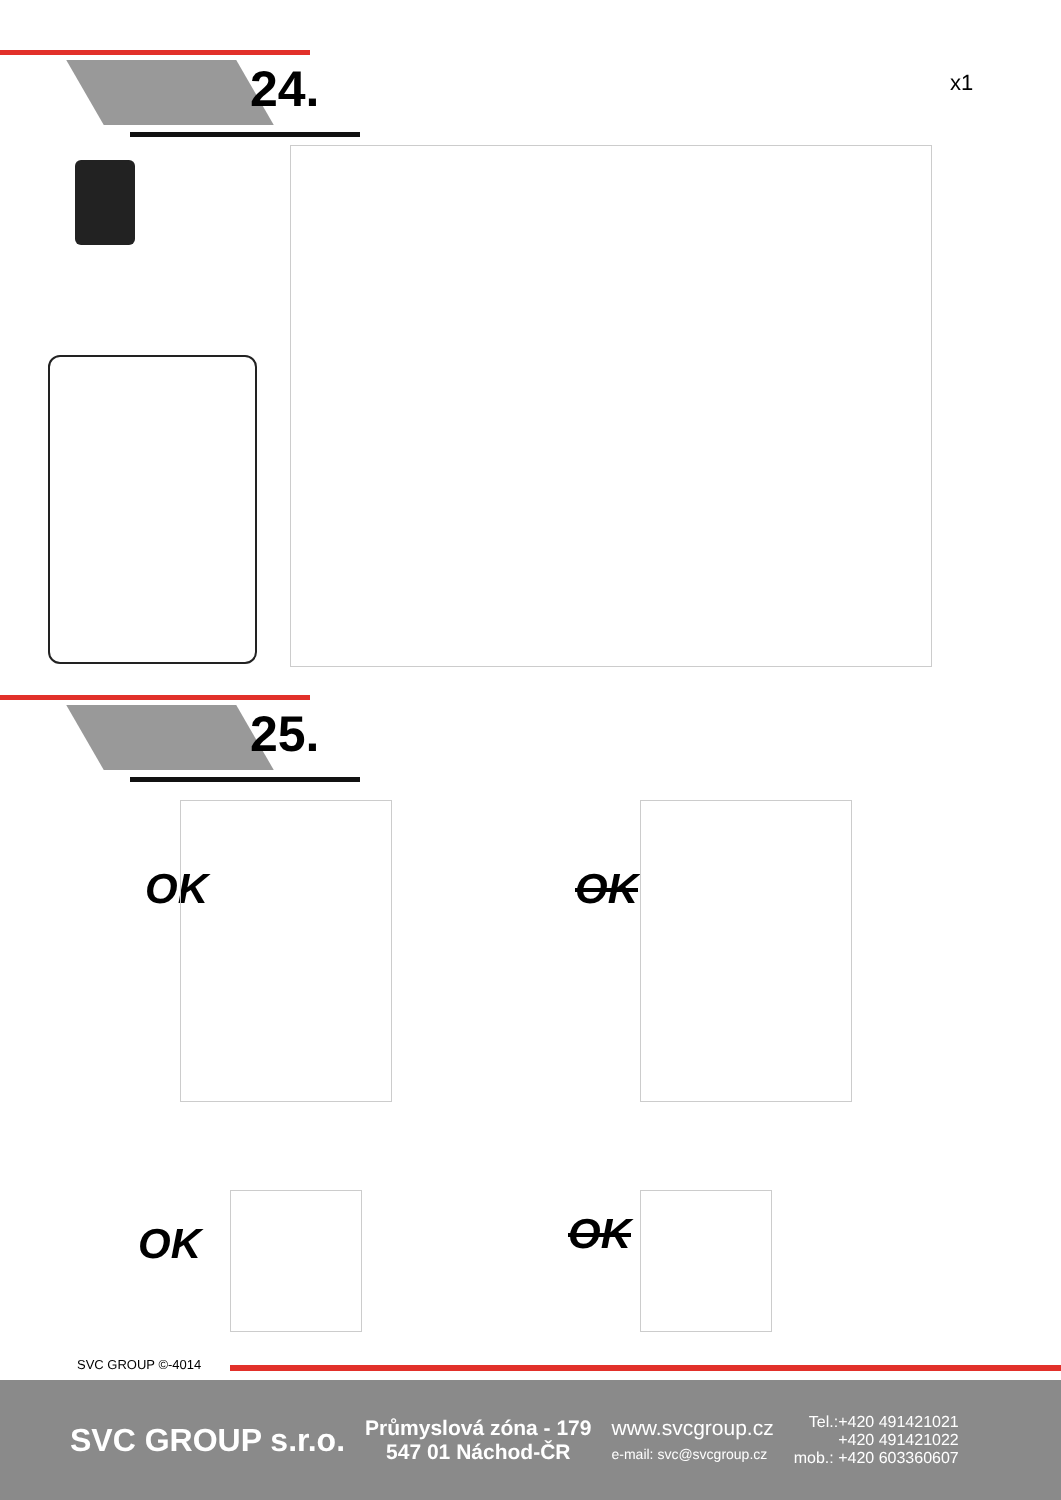24.
x1
25.
OK OK
OK OK
SVC GROUP ©-4014
SVC GROUP s.r.o.
Průmyslová zóna - 179
547 01 Náchod-ČR
www.svcgroup.cz
e-mail: svc@svcgroup.cz
Tel.:+420 491421021
+420 491421022
mob.: +420 603360607